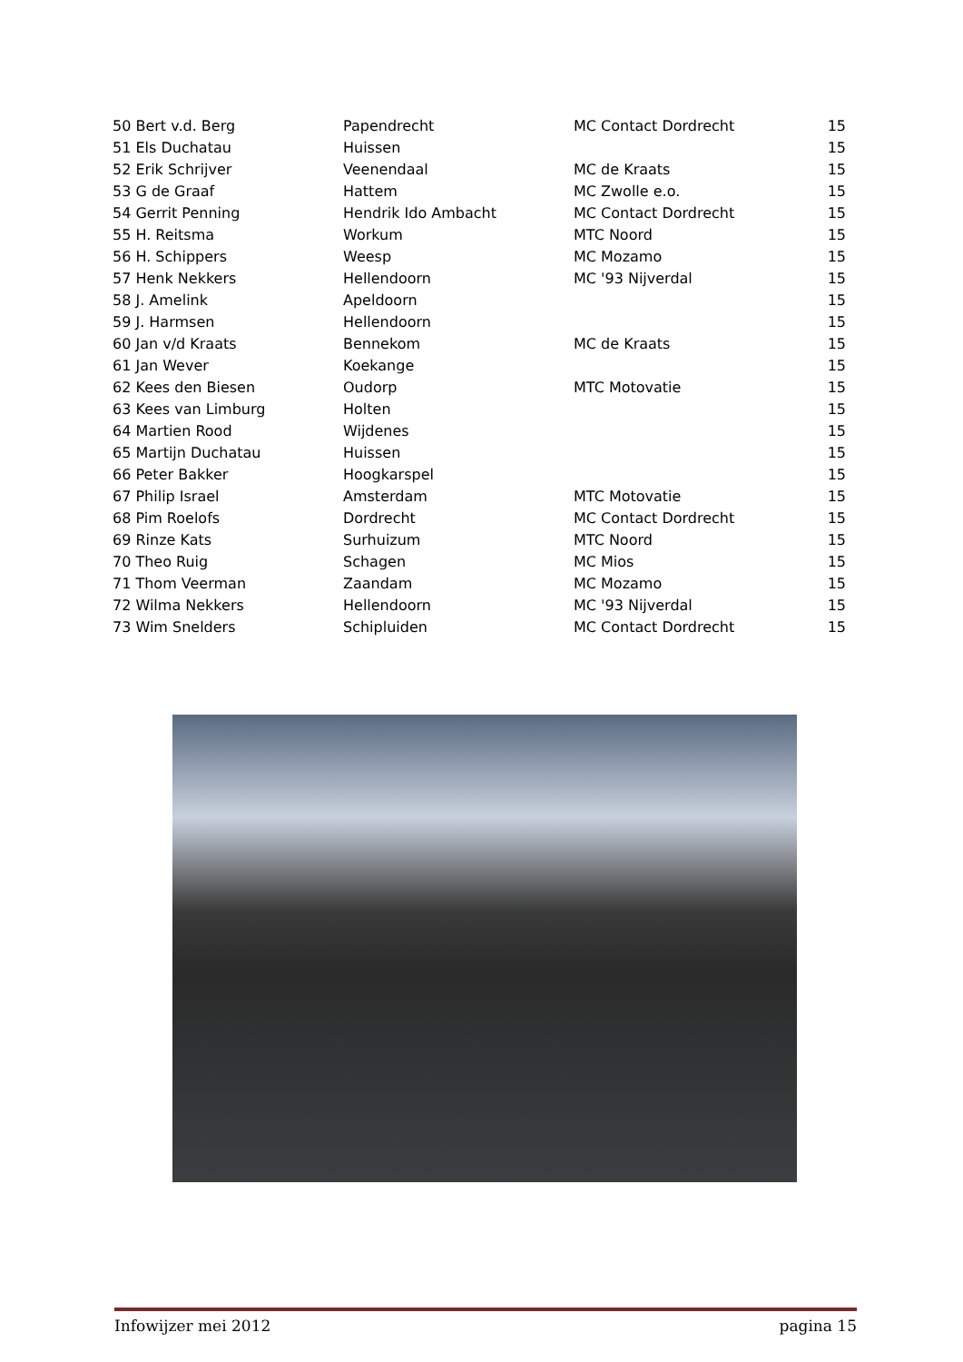| 50 Bert v.d. Berg | Papendrecht | MC Contact Dordrecht | 15 |
| 51 Els Duchatau | Huissen | | 15 |
| 52 Erik Schrijver | Veenendaal | MC de Kraats | 15 |
| 53 G de Graaf | Hattem | MC Zwolle e.o. | 15 |
| 54 Gerrit Penning | Hendrik Ido Ambacht | MC Contact Dordrecht | 15 |
| 55 H. Reitsma | Workum | MTC Noord | 15 |
| 56 H. Schippers | Weesp | MC Mozamo | 15 |
| 57 Henk Nekkers | Hellendoorn | MC '93 Nijverdal | 15 |
| 58 J. Amelink | Apeldoorn | | 15 |
| 59 J. Harmsen | Hellendoorn | | 15 |
| 60 Jan v/d Kraats | Bennekom | MC de Kraats | 15 |
| 61 Jan Wever | Koekange | | 15 |
| 62 Kees den Biesen | Oudorp | MTC Motovatie | 15 |
| 63 Kees van Limburg | Holten | | 15 |
| 64 Martien Rood | Wijdenes | | 15 |
| 65 Martijn Duchatau | Huissen | | 15 |
| 66 Peter Bakker | Hoogkarspel | | 15 |
| 67 Philip Israel | Amsterdam | MTC Motovatie | 15 |
| 68 Pim Roelofs | Dordrecht | MC Contact Dordrecht | 15 |
| 69 Rinze Kats | Surhuizum | MTC Noord | 15 |
| 70 Theo Ruig | Schagen | MC Mios | 15 |
| 71 Thom Veerman | Zaandam | MC Mozamo | 15 |
| 72 Wilma Nekkers | Hellendoorn | MC '93 Nijverdal | 15 |
| 73 Wim Snelders | Schipluiden | MC Contact Dordrecht | 15 |
Infowijzer mei 2012 pagina 15